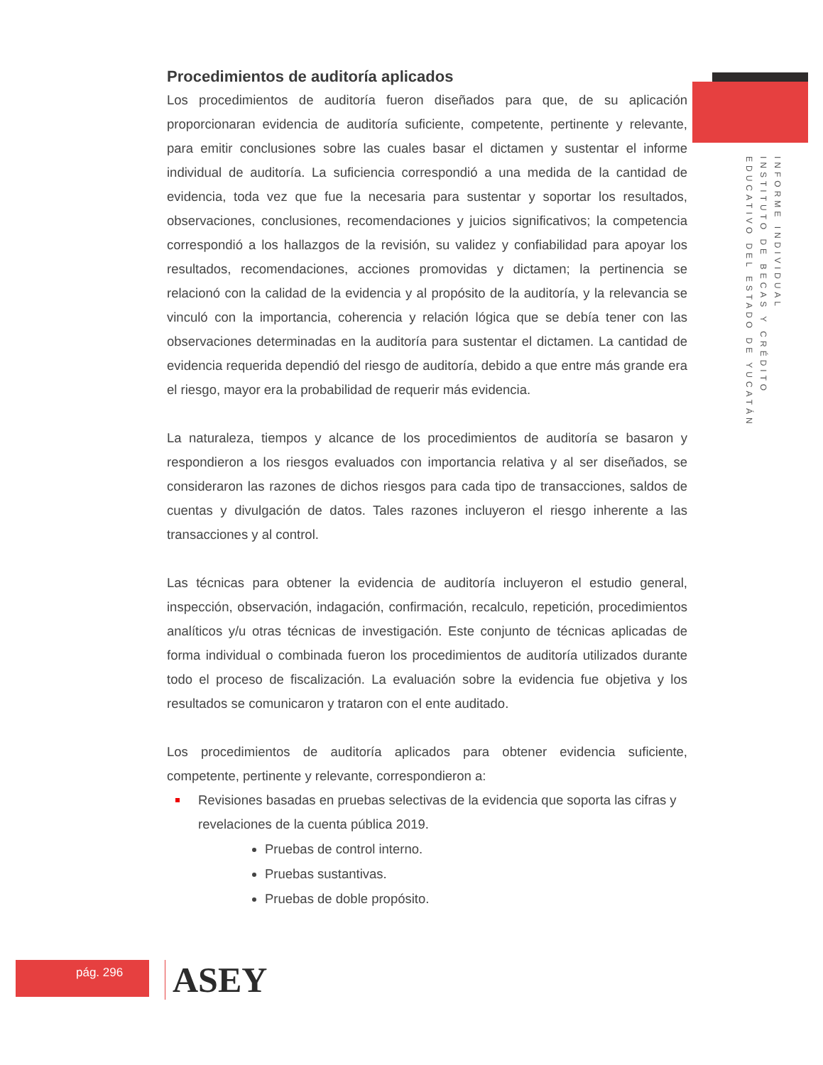Procedimientos de auditoría aplicados
Los procedimientos de auditoría fueron diseñados para que, de su aplicación proporcionaran evidencia de auditoría suficiente, competente, pertinente y relevante, para emitir conclusiones sobre las cuales basar el dictamen y sustentar el informe individual de auditoría. La suficiencia correspondió a una medida de la cantidad de evidencia, toda vez que fue la necesaria para sustentar y soportar los resultados, observaciones, conclusiones, recomendaciones y juicios significativos; la competencia correspondió a los hallazgos de la revisión, su validez y confiabilidad para apoyar los resultados, recomendaciones, acciones promovidas y dictamen; la pertinencia se relacionó con la calidad de la evidencia y al propósito de la auditoría, y la relevancia se vinculó con la importancia, coherencia y relación lógica que se debía tener con las observaciones determinadas en la auditoría para sustentar el dictamen. La cantidad de evidencia requerida dependió del riesgo de auditoría, debido a que entre más grande era el riesgo, mayor era la probabilidad de requerir más evidencia.
La naturaleza, tiempos y alcance de los procedimientos de auditoría se basaron y respondieron a los riesgos evaluados con importancia relativa y al ser diseñados, se consideraron las razones de dichos riesgos para cada tipo de transacciones, saldos de cuentas y divulgación de datos. Tales razones incluyeron el riesgo inherente a las transacciones y al control.
Las técnicas para obtener la evidencia de auditoría incluyeron el estudio general, inspección, observación, indagación, confirmación, recalculo, repetición, procedimientos analíticos y/u otras técnicas de investigación. Este conjunto de técnicas aplicadas de forma individual o combinada fueron los procedimientos de auditoría utilizados durante todo el proceso de fiscalización. La evaluación sobre la evidencia fue objetiva y los resultados se comunicaron y trataron con el ente auditado.
Los procedimientos de auditoría aplicados para obtener evidencia suficiente, competente, pertinente y relevante, correspondieron a:
Revisiones basadas en pruebas selectivas de la evidencia que soporta las cifras y revelaciones de la cuenta pública 2019.
Pruebas de control interno.
Pruebas sustantivas.
Pruebas de doble propósito.
INFORME INDIVIDUAL
INSTITUTO DE BECAS Y CRÉDITO
EDUCATIVO DEL ESTADO DE YUCATÁN
pág. 296 ASEY